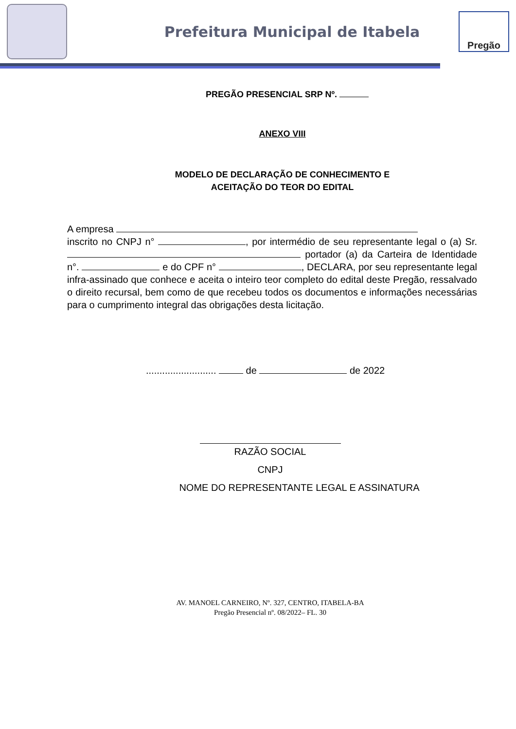Prefeitura Municipal de Itabela
Pregão
PREGÃO PRESENCIAL SRP Nº.
ANEXO VIII
MODELO DE DECLARAÇÃO DE CONHECIMENTO E
ACEITAÇÃO DO TEOR DO EDITAL
A empresa
inscrito no CNPJ n° , por intermédio de seu representante legal o (a) Sr. portador (a) da Carteira de Identidade n°. e do CPF n° , DECLARA, por seu representante legal infra-assinado que conhece e aceita o inteiro teor completo do edital deste Pregão, ressalvado o direito recursal, bem como de que recebeu todos os documentos e informações necessárias para o cumprimento integral das obrigações desta licitação.
.......................... de de 2022
RAZÃO SOCIAL
CNPJ
NOME DO REPRESENTANTE LEGAL E ASSINATURA
AV. MANOEL CARNEIRO, Nº. 327, CENTRO, ITABELA-BA
Pregão Presencial nº. 08/2022– FL. 30